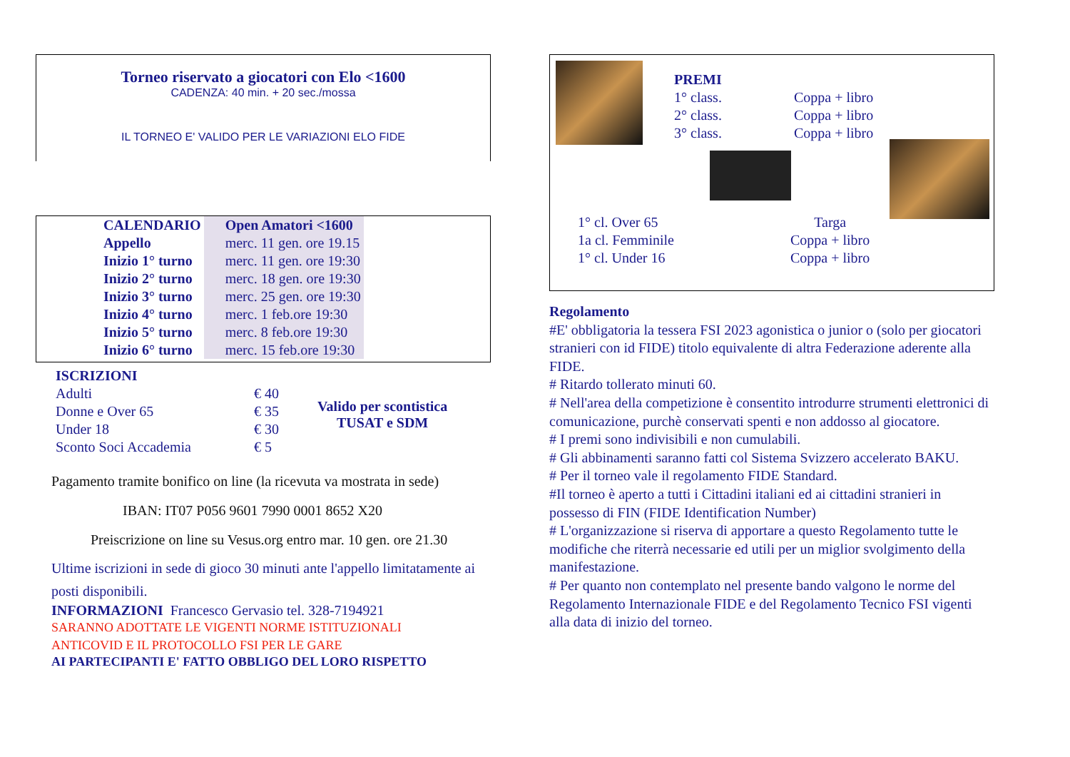Torneo riservato a giocatori con Elo <1600
CADENZA: 40 min. + 20 sec./mossa
IL TORNEO E' VALIDO PER LE VARIAZIONI ELO FIDE
| CALENDARIO | Open Amatori <1600 |
| Appello | merc. 11 gen. ore 19.15 |
| Inizio 1° turno | merc. 11 gen. ore 19:30 |
| Inizio 2° turno | merc. 18 gen. ore 19:30 |
| Inizio 3° turno | merc. 25 gen. ore 19:30 |
| Inizio 4° turno | merc. 1 feb.ore 19:30 |
| Inizio 5° turno | merc. 8 feb.ore 19:30 |
| Inizio 6° turno | merc. 15 feb.ore 19:30 |
| ISCRIZIONI | |
| Adulti | € 40 |
| Donne e Over 65 | € 35 |
| Under 18 | € 30 |
| Sconto Soci Accademia | € 5 |
Valido per scontistica
TUSAT e SDM
Pagamento tramite bonifico on line (la ricevuta va mostrata in sede)
IBAN: IT07 P056 9601 7990 0001 8652 X20
Preiscrizione on line su Vesus.org entro mar. 10 gen. ore 21.30
Ultime iscrizioni in sede di gioco 30 minuti ante l'appello limitatamente ai posti disponibili.
INFORMAZIONI Francesco Gervasio tel. 328-7194921
SARANNO ADOTTATE LE VIGENTI NORME ISTITUZIONALI
ANTICOVID E IL PROTOCOLLO FSI PER LE GARE
AI PARTECIPANTI E' FATTO OBBLIGO DEL LORO RISPETTO
| PREMI | |
| 1° class. | Coppa + libro |
| 2° class. | Coppa + libro |
| 3° class. | Coppa + libro |
| 1° cl. Over 65 | Targa |
| 1a cl. Femminile | Coppa + libro |
| 1° cl. Under 16 | Coppa + libro |
Regolamento
#E' obbligatoria la tessera FSI 2023 agonistica o junior o (solo per giocatori stranieri con id FIDE) titolo equivalente di altra Federazione aderente alla FIDE.
# Ritardo tollerato minuti 60.
# Nell'area della competizione è consentito introdurre strumenti elettronici di comunicazione, purchè conservati spenti e non addosso al giocatore.
# I premi sono indivisibili e non cumulabili.
# Gli abbinamenti saranno fatti col Sistema Svizzero accelerato BAKU.
# Per il torneo vale il regolamento FIDE Standard.
#Il torneo è aperto a tutti i Cittadini italiani ed ai cittadini stranieri in possesso di FIN (FIDE Identification Number)
# L'organizzazione si riserva di apportare a questo Regolamento tutte le modifiche che riterrà necessarie ed utili per un miglior svolgimento della manifestazione.
# Per quanto non contemplato nel presente bando valgono le norme del Regolamento Internazionale FIDE e del Regolamento Tecnico FSI vigenti alla data di inizio del torneo.